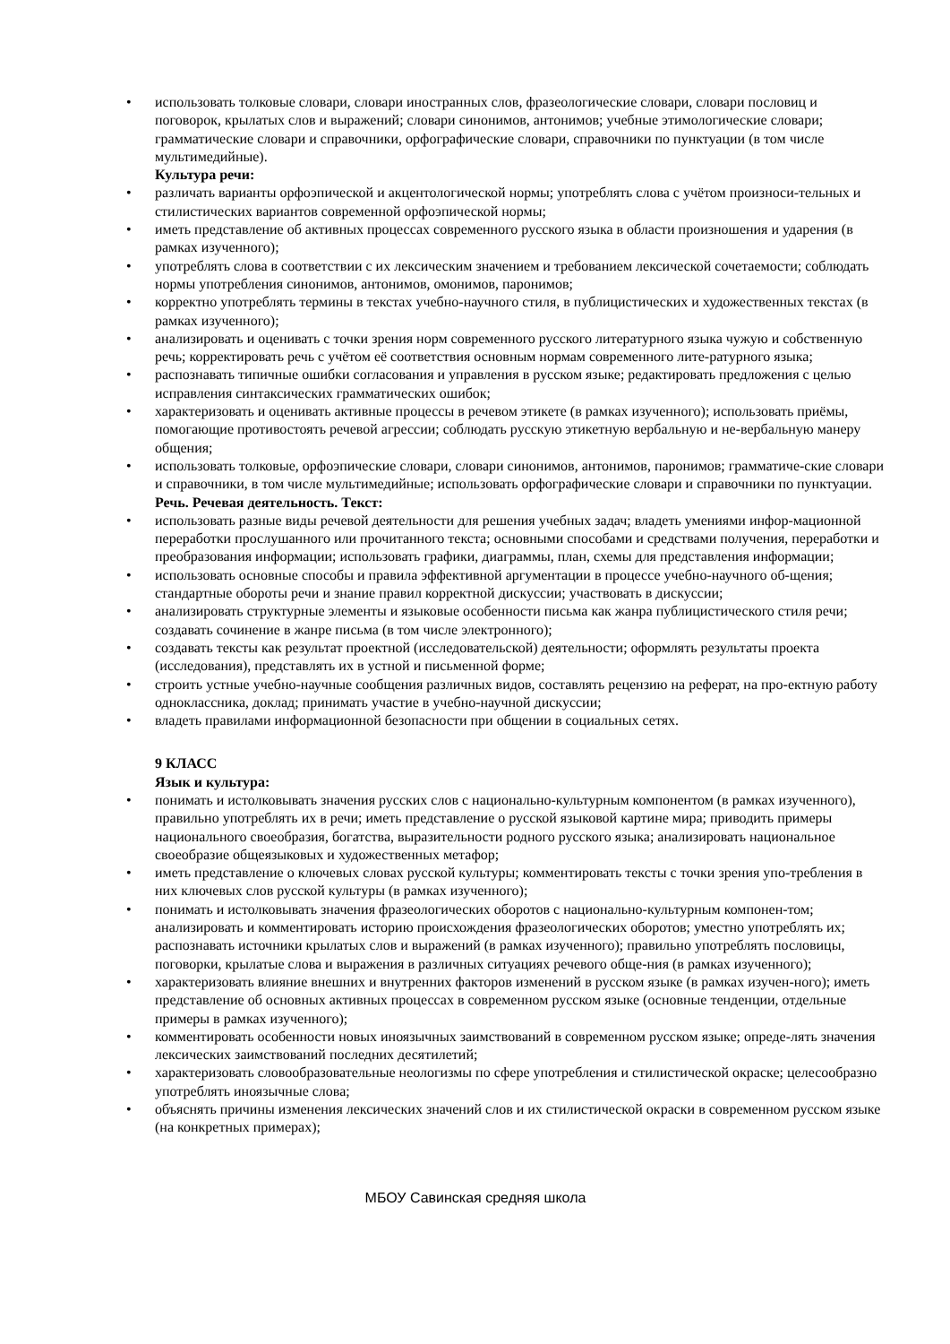• использовать толковые словари, словари иностранных слов, фразеологические словари, словари пословиц и поговорок, крылатых слов и выражений; словари синонимов, антонимов; учебные этимологические словари; грамматические словари и справочники, орфографические словари, справочники по пунктуации (в том числе мультимедийные).
Культура речи:
• различать варианты орфоэпической и акцентологической нормы; употреблять слова с учётом произноси-тельных и стилистических вариантов современной орфоэпической нормы;
• иметь представление об активных процессах современного русского языка в области произношения и ударения (в рамках изученного);
• употреблять слова в соответствии с их лексическим значением и требованием лексической сочетаемости; соблюдать нормы употребления синонимов, антонимов, омонимов, паронимов;
• корректно употреблять термины в текстах учебно-научного стиля, в публицистических и художественных текстах (в рамках изученного);
• анализировать и оценивать с точки зрения норм современного русского литературного языка чужую и собственную речь; корректировать речь с учётом её соответствия основным нормам современного лите-ратурного языка;
• распознавать типичные ошибки согласования и управления в русском языке; редактировать предложения с целью исправления синтаксических грамматических ошибок;
• характеризовать и оценивать активные процессы в речевом этикете (в рамках изученного); использовать приёмы, помогающие противостоять речевой агрессии; соблюдать русскую этикетную вербальную и не-вербальную манеру общения;
• использовать толковые, орфоэпические словари, словари синонимов, антонимов, паронимов; грамматиче-ские словари и справочники, в том числе мультимедийные; использовать орфографические словари и справочники по пунктуации.
Речь. Речевая деятельность. Текст:
• использовать разные виды речевой деятельности для решения учебных задач; владеть умениями инфор-мационной переработки прослушанного или прочитанного текста; основными способами и средствами получения, переработки и преобразования информации; использовать графики, диаграммы, план, схемы для представления информации;
• использовать основные способы и правила эффективной аргументации в процессе учебно-научного об-щения; стандартные обороты речи и знание правил корректной дискуссии; участвовать в дискуссии;
• анализировать структурные элементы и языковые особенности письма как жанра публицистического стиля речи; создавать сочинение в жанре письма (в том числе электронного);
• создавать тексты как результат проектной (исследовательской) деятельности; оформлять результаты проекта (исследования), представлять их в устной и письменной форме;
• строить устные учебно-научные сообщения различных видов, составлять рецензию на реферат, на про-ектную работу одноклассника, доклад; принимать участие в учебно-научной дискуссии;
• владеть правилами информационной безопасности при общении в социальных сетях.
9 КЛАСС
Язык и культура:
• понимать и истолковывать значения русских слов с национально-культурным компонентом (в рамках изученного), правильно употреблять их в речи; иметь представление о русской языковой картине мира; приводить примеры национального своеобразия, богатства, выразительности родного русского языка; анализировать национальное своеобразие общеязыковых и художественных метафор;
• иметь представление о ключевых словах русской культуры; комментировать тексты с точки зрения упо-требления в них ключевых слов русской культуры (в рамках изученного);
• понимать и истолковывать значения фразеологических оборотов с национально-культурным компонен-том; анализировать и комментировать историю происхождения фразеологических оборотов; уместно употреблять их; распознавать источники крылатых слов и выражений (в рамках изученного); правильно употреблять пословицы, поговорки, крылатые слова и выражения в различных ситуациях речевого обще-ния (в рамках изученного);
• характеризовать влияние внешних и внутренних факторов изменений в русском языке (в рамках изучен-ного); иметь представление об основных активных процессах в современном русском языке (основные тенденции, отдельные примеры в рамках изученного);
• комментировать особенности новых иноязычных заимствований в современном русском языке; опреде-лять значения лексических заимствований последних десятилетий;
• характеризовать словообразовательные неологизмы по сфере употребления и стилистической окраске; целесообразно употреблять иноязычные слова;
• объяснять причины изменения лексических значений слов и их стилистической окраски в современном русском языке (на конкретных примерах);
МБОУ Савинская средняя школа